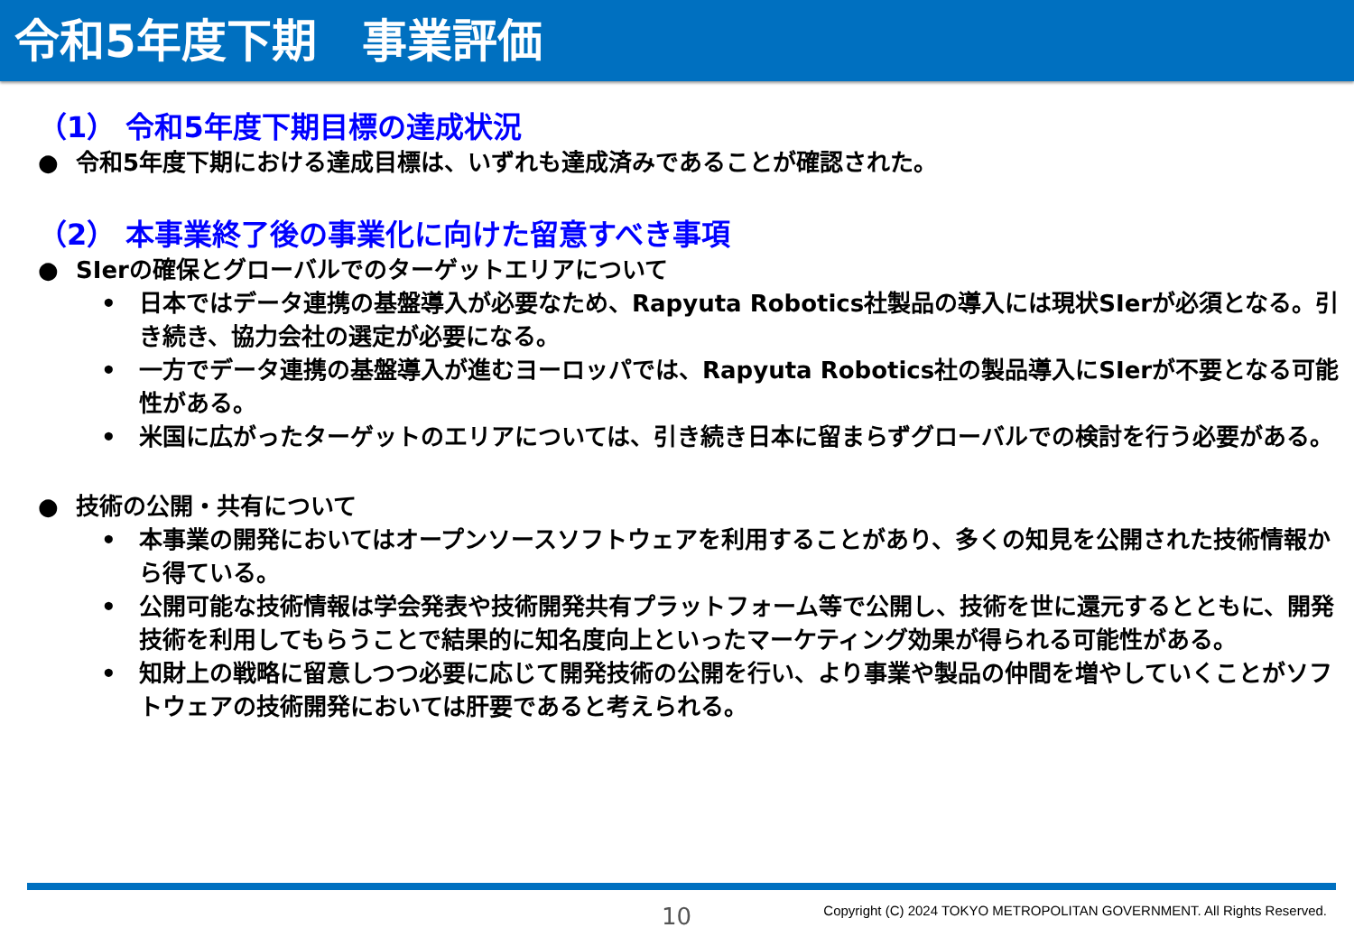令和5年度下期　事業評価
（1） 令和5年度下期目標の達成状況
● 令和5年度下期における達成目標は、いずれも達成済みであることが確認された。
（2） 本事業終了後の事業化に向けた留意すべき事項
● SIerの確保とグローバルでのターゲットエリアについて
• 日本ではデータ連携の基盤導入が必要なため、Rapyuta Robotics社製品の導入には現状SIerが必須となる。引き続き、協力会社の選定が必要になる。
• 一方でデータ連携の基盤導入が進むヨーロッパでは、Rapyuta Robotics社の製品導入にSIerが不要となる可能性がある。
• 米国に広がったターゲットのエリアについては、引き続き日本に留まらずグローバルでの検討を行う必要がある。
● 技術の公開・共有について
• 本事業の開発においてはオープンソースソフトウェアを利用することがあり、多くの知見を公開された技術情報から得ている。
• 公開可能な技術情報は学会発表や技術開発共有プラットフォーム等で公開し、技術を世に還元するとともに、開発技術を利用してもらうことで結果的に知名度向上といったマーケティング効果が得られる可能性がある。
• 知財上の戦略に留意しつつ必要に応じて開発技術の公開を行い、より事業や製品の仲間を増やしていくことがソフトウェアの技術開発においては肝要であると考えられる。
10
Copyright (C) 2024 TOKYO METROPOLITAN GOVERNMENT. All Rights Reserved.